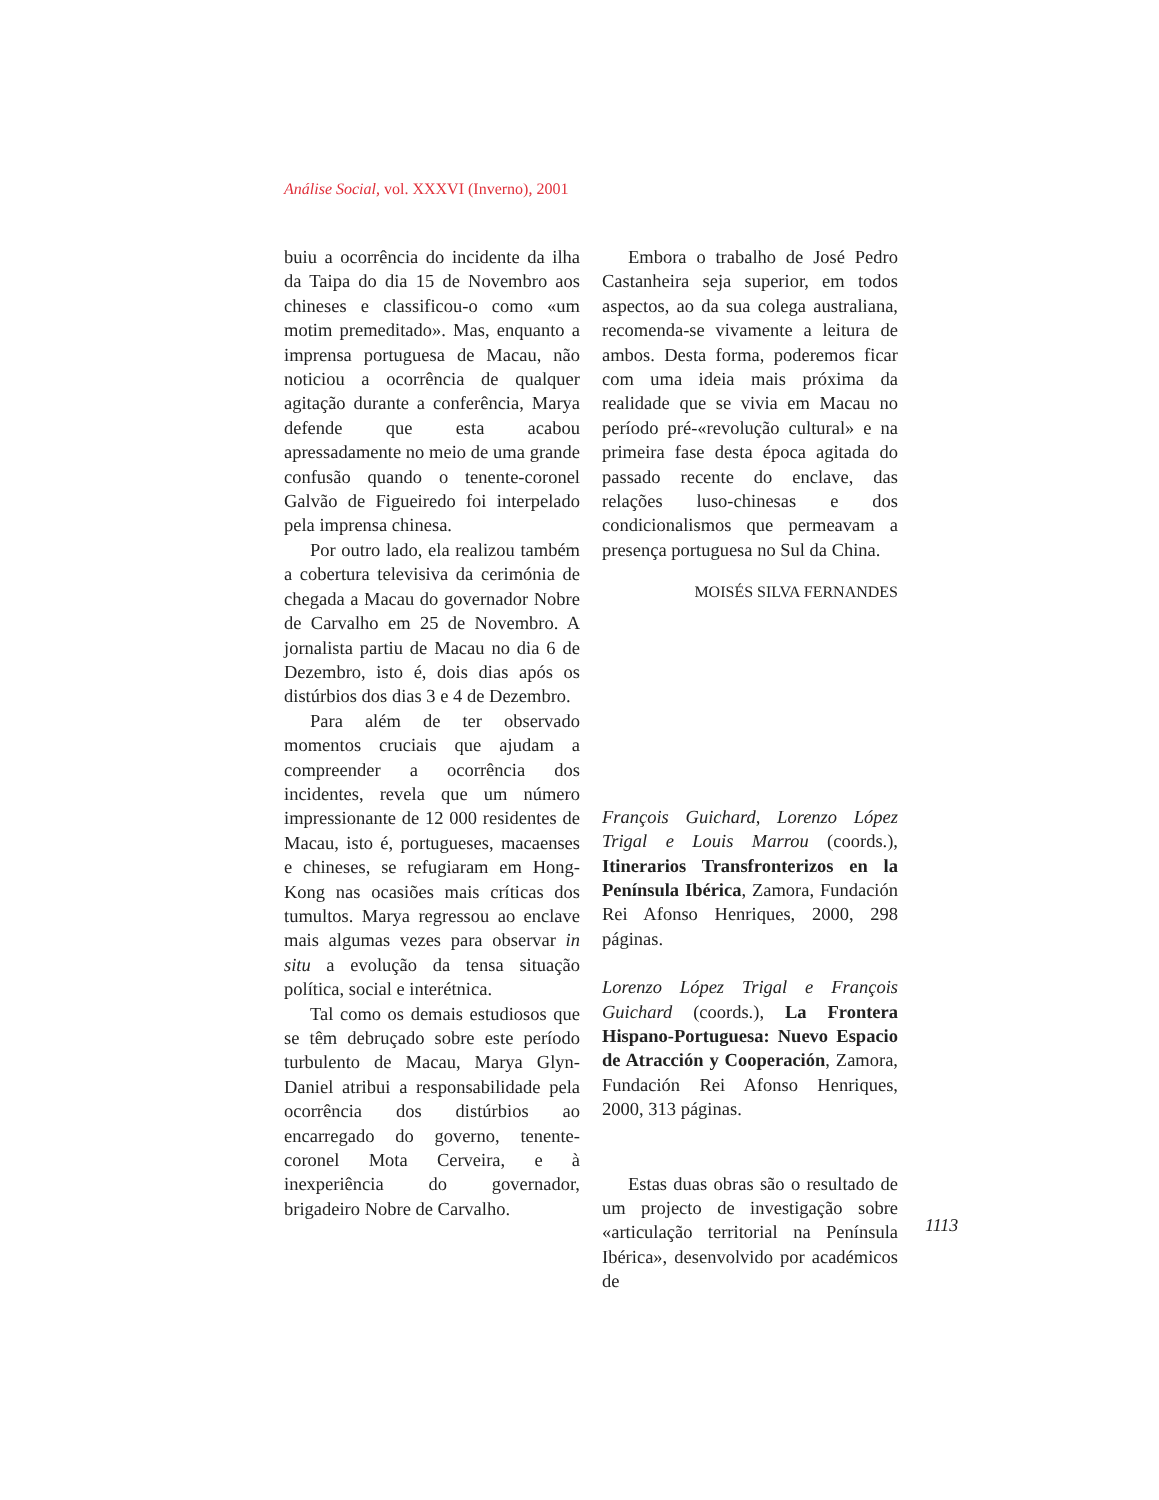Análise Social, vol. XXXVI (Inverno), 2001
buiu a ocorrência do incidente da ilha da Taipa do dia 15 de Novembro aos chineses e classificou-o como «um motim premeditado». Mas, enquanto a imprensa portuguesa de Macau, não noticiou a ocorrência de qualquer agitação durante a conferência, Marya defende que esta acabou apressadamente no meio de uma grande confusão quando o tenente-coronel Galvão de Figueiredo foi interpelado pela imprensa chinesa.
Por outro lado, ela realizou também a cobertura televisiva da cerimónia de chegada a Macau do governador Nobre de Carvalho em 25 de Novembro. A jornalista partiu de Macau no dia 6 de Dezembro, isto é, dois dias após os distúrbios dos dias 3 e 4 de Dezembro.
Para além de ter observado momentos cruciais que ajudam a compreender a ocorrência dos incidentes, revela que um número impressionante de 12 000 residentes de Macau, isto é, portugueses, macaenses e chineses, se refugiaram em Hong-Kong nas ocasiões mais críticas dos tumultos. Marya regressou ao enclave mais algumas vezes para observar in situ a evolução da tensa situação política, social e interétnica.
Tal como os demais estudiosos que se têm debruçado sobre este período turbulento de Macau, Marya Glyn-Daniel atribui a responsabilidade pela ocorrência dos distúrbios ao encarregado do governo, tenente-coronel Mota Cerveira, e à inexperiência do governador, brigadeiro Nobre de Carvalho.
Embora o trabalho de José Pedro Castanheira seja superior, em todos aspectos, ao da sua colega australiana, recomenda-se vivamente a leitura de ambos. Desta forma, poderemos ficar com uma ideia mais próxima da realidade que se vivia em Macau no período pré-«revolução cultural» e na primeira fase desta época agitada do passado recente do enclave, das relações luso-chinesas e dos condicionalismos que permeavam a presença portuguesa no Sul da China.
MOISÉS SILVA FERNANDES
François Guichard, Lorenzo López Trigal e Louis Marrou (coords.), Itinerarios Transfronterizos en la Península Ibérica, Zamora, Fundación Rei Afonso Henriques, 2000, 298 páginas.
Lorenzo López Trigal e François Guichard (coords.), La Frontera Hispano-Portuguesa: Nuevo Espacio de Atracción y Cooperación, Zamora, Fundación Rei Afonso Henriques, 2000, 313 páginas.
Estas duas obras são o resultado de um projecto de investigação sobre «articulação territorial na Península Ibérica», desenvolvido por académicos de
1113